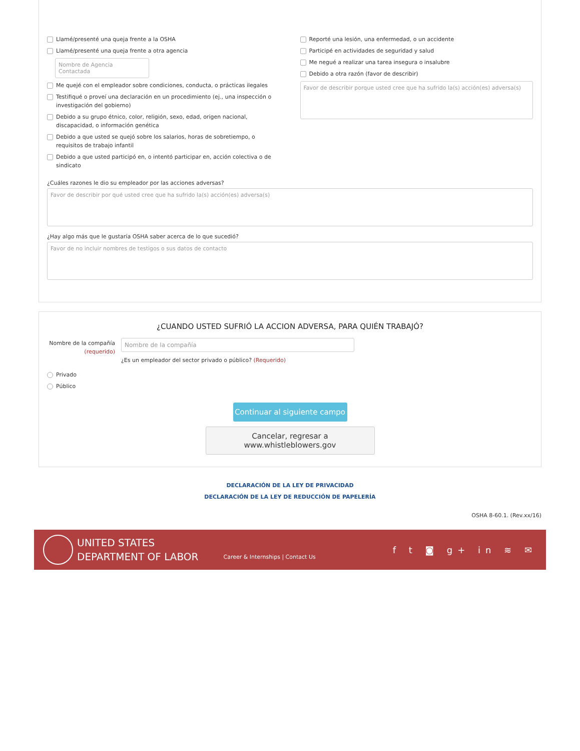Llamé/presenté una queja frente a la OSHA
Llamé/presenté una queja frente a otra agencia
Nombre de Agencia Contactada
Me quejé con el empleador sobre condiciones, conducta, o prácticas ilegales
Testifiqué o proveí una declaración en un procedimiento (ej., una inspección o investigación del gobierno)
Debido a su grupo étnico, color, religión, sexo, edad, origen nacional, discapacidad, o información genética
Debido a que usted se quejó sobre los salarios, horas de sobretiempo, o requisitos de trabajo infantil
Debido a que usted participó en, o intentó participar en, acción colectiva o de sindicato
Reporté una lesión, una enfermedad, o un accidente
Participé en actividades de seguridad y salud
Me negué a realizar una tarea insegura o insalubre
Debido a otra razón (favor de describir)
Favor de describir porque usted cree que ha sufrido la(s) acción(es) adversa(s)
¿Cuáles razones le dio su empleador por las acciones adversas?
Favor de describir por qué usted cree que ha sufrido la(s) acción(es) adversa(s)
¿Hay algo más que le gustaría OSHA saber acerca de lo que sucedió?
Favor de no incluir nombres de testigos o sus datos de contacto
¿CUANDO USTED SUFRIÓ LA ACCION ADVERSA, PARA QUIÉN TRABAJÓ?
Nombre de la compañía (requerido)
Nombre de la compañía
¿Es un empleador del sector privado o público? (Requerido)
Privado
Público
Continuar al siguiente campo
Cancelar, regresar a www.whistleblowers.gov
DECLARACIÓN DE LA LEY DE PRIVACIDAD
DECLARACIÓN DE LA LEY DE REDUCCIÓN DE PAPELERÍA
OSHA 8-60.1. (Rev.xx/16)
UNITED STATES
DEPARTMENT OF LABOR
Career & Internships | Contact Us
f t ◙ g+ in ≋ ✉